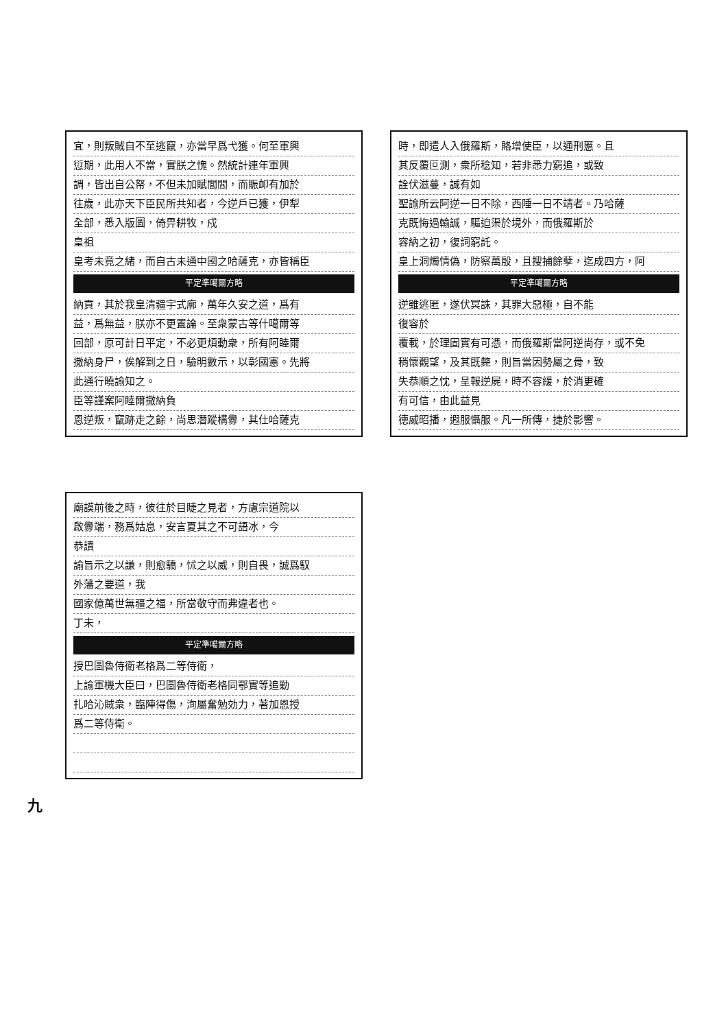宜，則叛賊自不至逃竄，亦當早爲弋獲。何至軍興
愆期，此用人不當，實朕之愧。然統計連年軍興
調，皆出自公帑，不但未加賦閭閻，而賑卹有加於
往歲，此亦天下臣民所共知者，今逆戶已獲，伊犁
全部，悉入版圖，倚畀耕牧，戍
皇祖
皇考未竟之緒，而自古未通中國之哈薩克，亦皆稱臣
平定準噶爾方略
納貢，其於我皇清疆宇式廓，萬年久安之道，爲有
益，爲無益，朕亦不更置論。至衆蒙古等什噶爾等
回部，原可計日平定，不必更煩動衆，所有阿睦爾
撒納身尸，俟解到之日，驗明數示，以彰國憲。先將
此通行曉諭知之。
臣等謹案阿睦爾撒納負
恩逆叛，竄跡走之餘，尚思潛蹤構釁，其仕哈薩克
時，即遣人入俄羅斯，賂增使臣，以通刑慝。且
其反覆叵測，衆所稔知，若非悉力窮追，或致
詮伏滋蔓，誠有如
聖諭所云阿逆一日不除，西陲一日不靖者。乃哈薩
克既悔過輸誠，驅迫渠於境外，而俄羅斯於
容納之初，復詞窮託。
皇上洞燭情偽，防察萬殷，且搜捕餘孽，迄成四方，阿
平定準噶爾方略
逆雖逃匿，遂伏冥誅，其罪大惡極，自不能
復容於
覆載，於理固實有可憑，而俄羅斯當阿逆尚存，或不免
稍懷觀望，及其既斃，則旨當因勢屬之骨，致
失恭順之忱，呈報逆屍，時不容緩，於消更確
有可信，由此益見
德威昭播，遐服懾服。凡一所傳，捷於影響。
廟謨前後之時，彼往於目睫之見者，方慮宗道院以
啟釁端，務爲姑息，安言夏其之不可語冰，今
恭讀
諭旨示之以謙，則愈驕，怵之以威，則自畏，誠爲馭
外藩之要道，我
國家億萬世無疆之福，所當敬守而弗違者也。
丁未，
平定準噶爾方略
授巴圖魯侍衛老格爲二等侍衛，
上諭軍機大臣曰，巴圖魯侍衛老格同鄂實等追勦
扎哈沁賊衆，臨陣得傷，洵屬奮勉効力，著加恩授
爲二等侍衛。
九